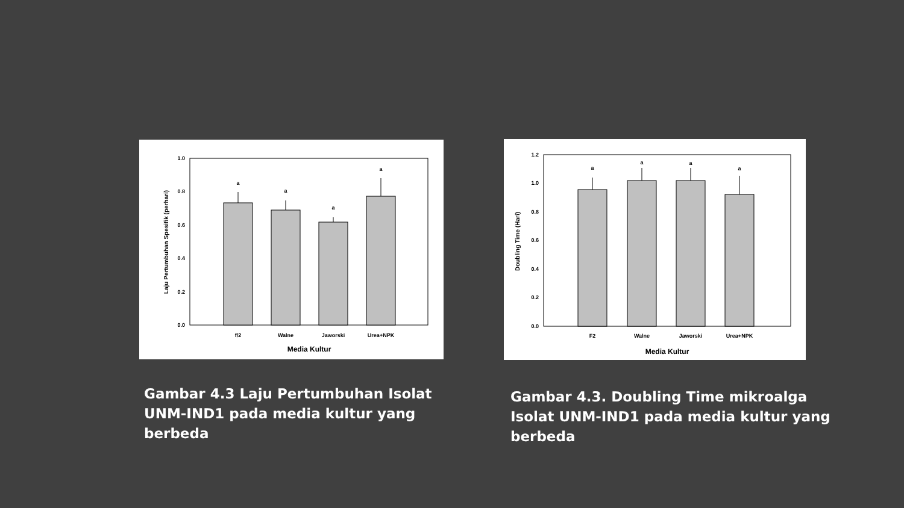0.0
0.2
0.4
0.6
0.8
1.0
a
a
a
a
f/2
Walne
Jaworski
Urea+NPK
Media Kultur
Laju Pertumbuhan Spesifik (perhari)
0.0
0.2
0.4
0.6
0.8
1.0
1.2
a
a
a
a
F2
Walne
Jaworski
Urea+NPK
Media Kultur
Doubling Time (Hari)
Gambar 4.3 Laju Pertumbuhan Isolat UNM-IND1 pada media kultur yang berbeda
Gambar 4.3. Doubling Time mikroalga Isolat UNM-IND1 pada media kultur yang berbeda